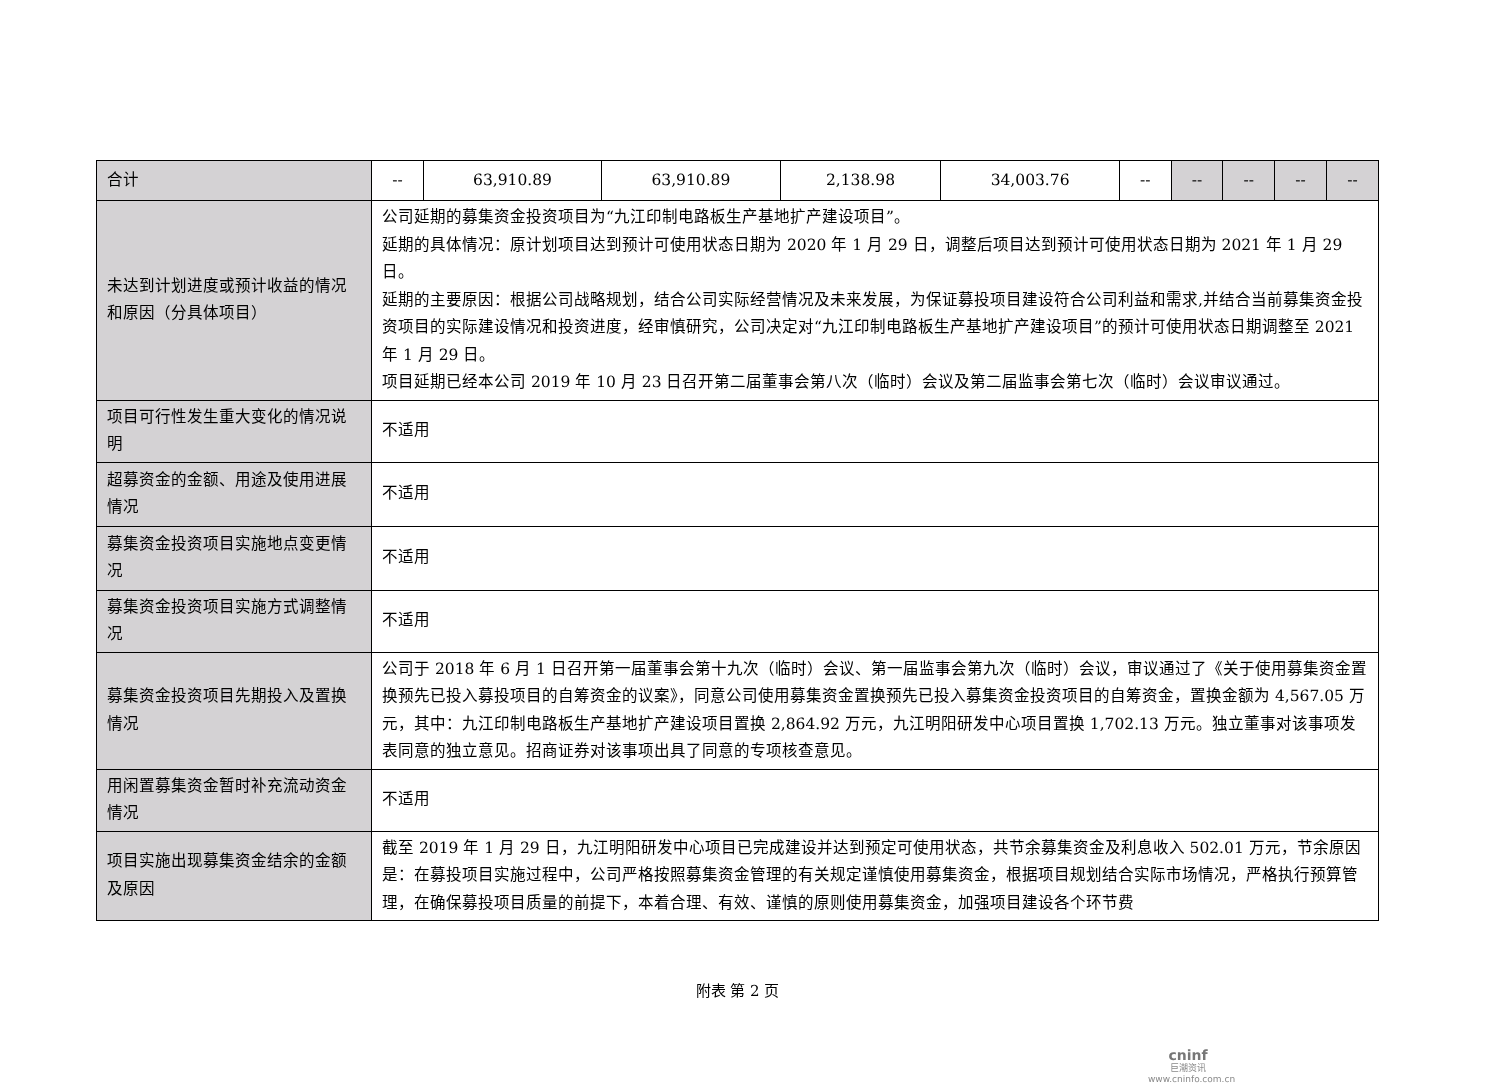| 合计 | -- | 63,910.89 | 63,910.89 | 2,138.98 | 34,003.76 | -- | -- | -- | -- | -- |
| 未达到计划进度或预计收益的情况和原因（分具体项目） | 公司延期的募集资金投资项目为“九江印制电路板生产基地扩产建设项目”。 延期的具体情况：原计划项目达到预计可使用状态日期为 2020 年 1 月 29 日，调整后项目达到预计可使用状态日期为 2021 年 1 月 29 日。 延期的主要原因：根据公司战略规划，结合公司实际经营情况及未来发展，为保证募投项目建设符合公司利益和需求,并结合当前募集资金投资项目的实际建设情况和投资进度，经审慎研究，公司决定对“九江印制电路板生产基地扩产建设项目”的预计可使用状态日期调整至 2021 年 1 月 29 日。 项目延期已经本公司 2019 年 10 月 23 日召开第二届董事会第八次（临时）会议及第二届监事会第七次（临时）会议审议通过。 | | | | | | | | | |
| 项目可行性发生重大变化的情况说明 | 不适用 | | | | | | | | | |
| 超募资金的金额、用途及使用进展情况 | 不适用 | | | | | | | | | |
| 募集资金投资项目实施地点变更情况 | 不适用 | | | | | | | | | |
| 募集资金投资项目实施方式调整情况 | 不适用 | | | | | | | | | |
| 募集资金投资项目先期投入及置换情况 | 公司于 2018 年 6 月 1 日召开第一届董事会第十九次（临时）会议、第一届监事会第九次（临时）会议，审议通过了《关于使用募集资金置换预先已投入募投项目的自筹资金的议案》，同意公司使用募集资金置换预先已投入募集资金投资项目的自筹资金，置换金额为 4,567.05 万元，其中：九江印制电路板生产基地扩产建设项目置换 2,864.92 万元，九江明阳研发中心项目置换 1,702.13 万元。独立董事对该事项发表同意的独立意见。招商证券对该事项出具了同意的专项核查意见。 | | | | | | | | | |
| 用闲置募集资金暂时补充流动资金情况 | 不适用 | | | | | | | | | |
| 项目实施出现募集资金结余的金额及原因 | 截至 2019 年 1 月 29 日，九江明阳研发中心项目已完成建设并达到预定可使用状态，共节余募集资金及利息收入 502.01 万元，节余原因是：在募投项目实施过程中，公司严格按照募集资金管理的有关规定谨慎使用募集资金，根据项目规划结合实际市场情况，严格执行预算管理，在确保募投项目质量的前提下，本着合理、有效、谨慎的原则使用募集资金，加强项目建设各个环节费 | | | | | | | | | |
附表 第 2 页
cninf
巨潮资讯
www.cninfo.com.cn